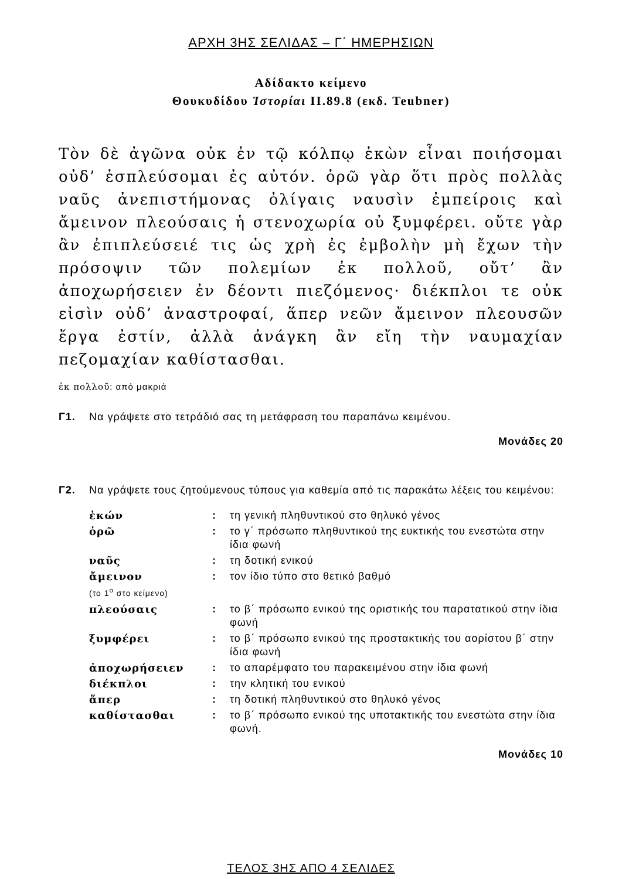ΑΡΧΗ 3ΗΣ ΣΕΛΙΔΑΣ – Γ΄ ΗΜΕΡΗΣΙΩΝ
Αδίδακτο κείμενο
Θουκυδίδου Ἱστορίαι ΙΙ.89.8 (εκδ. Teubner)
Τὸν δὲ ἀγῶνα οὐκ ἐν τῷ κόλπῳ ἑκὼν εἶναι ποιήσομαι οὐδ’ ἐσπλεύσομαι ἐς αὐτόν. ὁρῶ γὰρ ὅτι πρὸς πολλὰς ναῦς ἀνεπιστήμονας ὀλίγαις ναυσὶν ἐμπείροις καὶ ἄμεινον πλεούσαις ἡ στενοχωρία οὐ ξυμφέρει. οὔτε γὰρ ἂν ἐπιπλεύσειέ τις ὡς χρὴ ἐς ἐμβολὴν μὴ ἔχων τὴν πρόσοψιν τῶν πολεμίων ἐκ πολλοῦ, οὔτ’ ἂν ἀποχωρήσειεν ἐν δέοντι πιεζόμενος· διέκπλοι τε οὐκ εἰσὶν οὐδ’ ἀναστροφαί, ἅπερ νεῶν ἄμεινον πλεουσῶν ἔργα ἐστίν, ἀλλὰ ἀνάγκη ἂν εἴη τὴν ναυμαχίαν πεζομαχίαν καθίστασθαι.
ἐκ πολλοῦ: από μακριά
Γ1. Να γράψετε στο τετράδιό σας τη μετάφραση του παραπάνω κειμένου.
Μονάδες 20
Γ2. Να γράψετε τους ζητούμενους τύπους για καθεμία από τις παρακάτω λέξεις του κειμένου:
| ἑκών | : | τη γενική πληθυντικού στο θηλυκό γένος |
| ὁρῶ | : | το γ΄ πρόσωπο πληθυντικού της ευκτικής του ενεστώτα στην ίδια φωνή |
| ναῦς | : | τη δοτική ενικού |
| ἄμεινον (το 1<sup>ο</sup> στο κείμενο) | : | τον ίδιο τύπο στο θετικό βαθμό |
| πλεούσαις | : | το β΄ πρόσωπο ενικού της οριστικής του παρατατικού στην ίδια φωνή |
| ξυμφέρει | : | το β΄ πρόσωπο ενικού της προστακτικής του αορίστου β΄ στην ίδια φωνή |
| ἀποχωρήσειεν | : | το απαρέμφατο του παρακειμένου στην ίδια φωνή |
| διέκπλοι | : | την κλητική του ενικού |
| ἅπερ | : | τη δοτική πληθυντικού στο θηλυκό γένος |
| καθίστασθαι | : | το β΄ πρόσωπο ενικού της υποτακτικής του ενεστώτα στην ίδια φωνή. |
Μονάδες 10
ΤΕΛΟΣ 3ΗΣ ΑΠΟ 4 ΣΕΛΙΔΕΣ